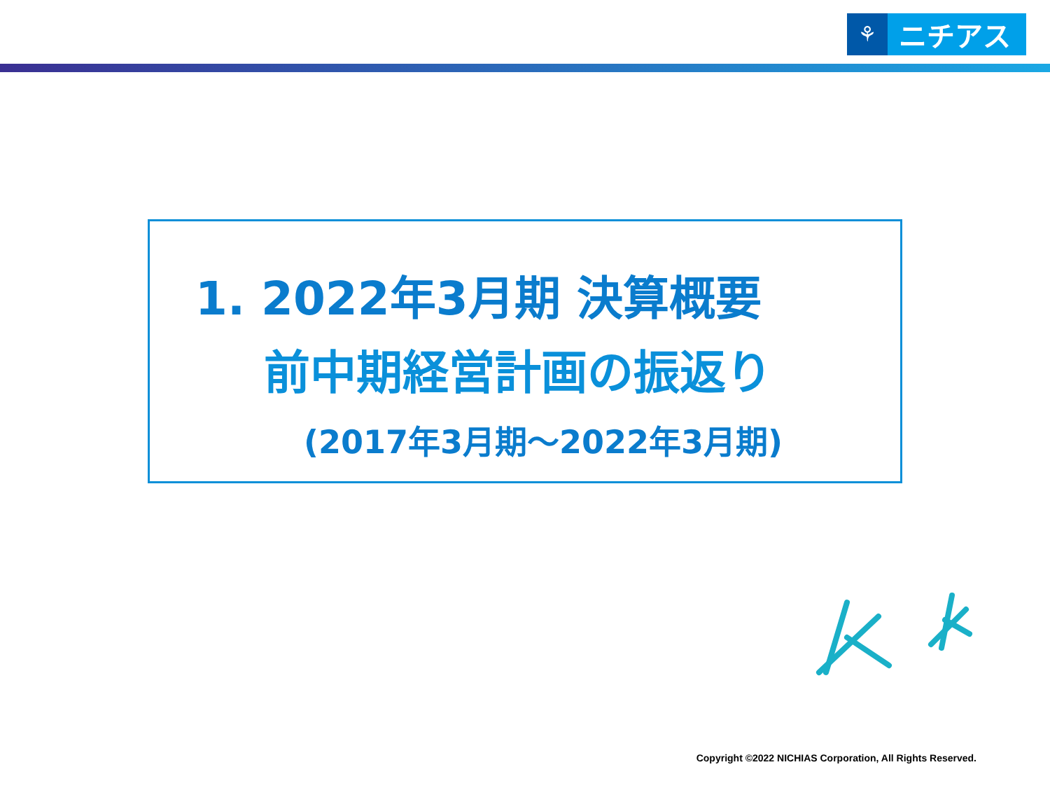⚘
ニチアス
1. 2022年3月期 決算概要
前中期経営計画の振返り
(2017年3月期～2022年3月期)
Copyright ©2022 NICHIAS Corporation, All Rights Reserved.